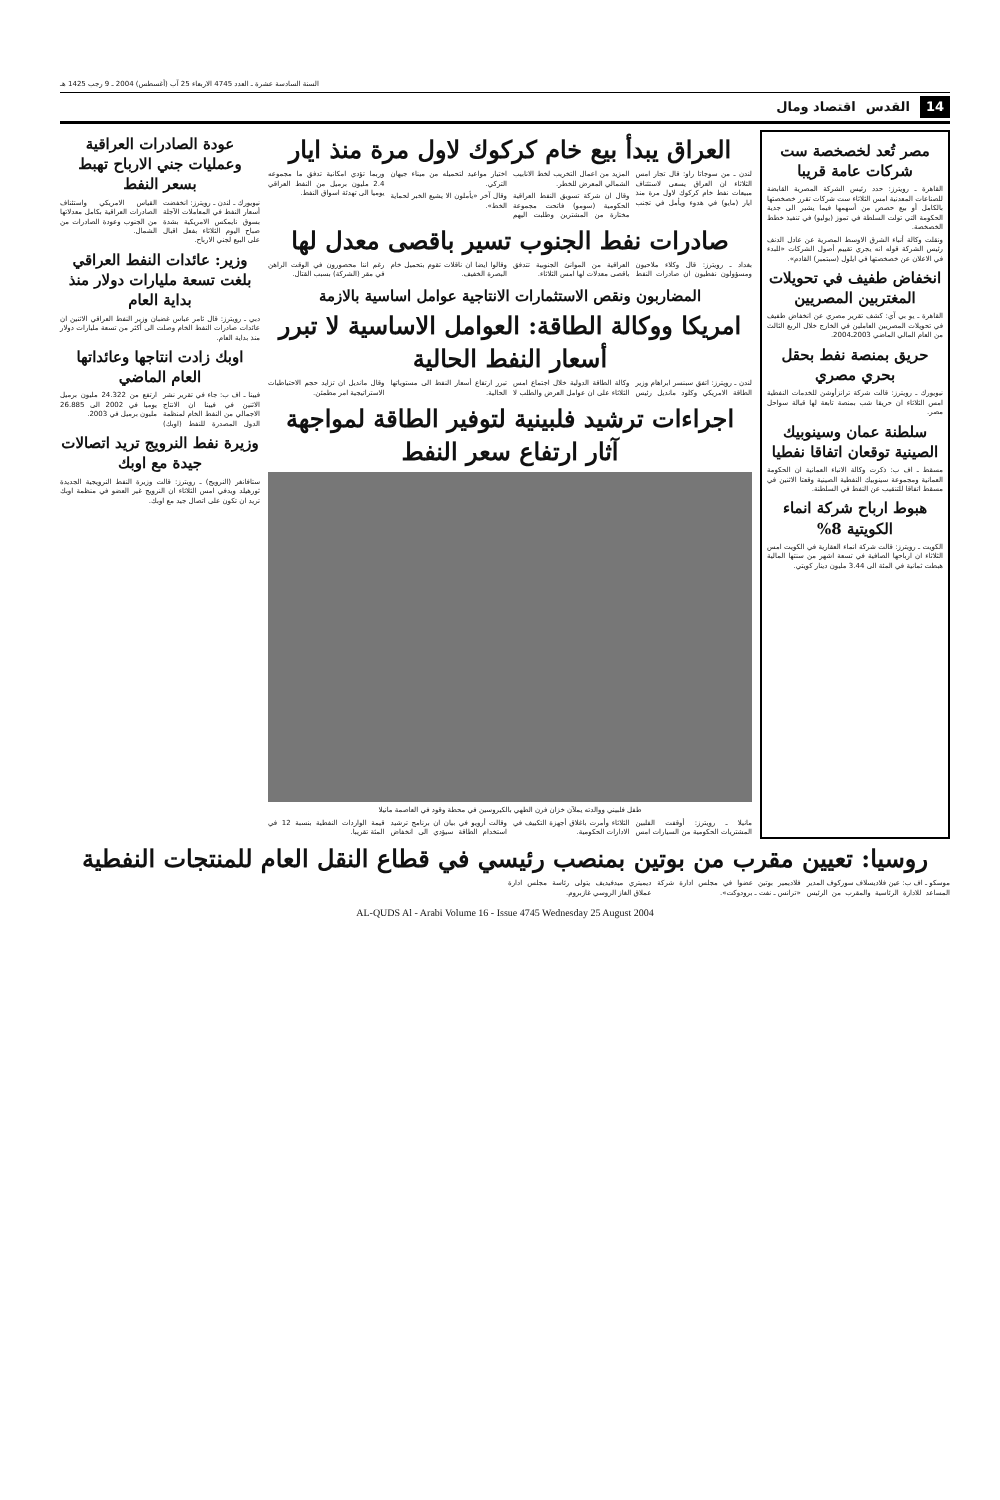السنة السادسة عشرة ـ العدد 4745 الاربعاء 25 آب (أغسطس) 2004 ـ 9 رجب 1425 هـ
14 القدس اقتصاد ومال
مصر تُعد لخصخصة ست شركات عامة قريبا
القاهرة ـ رويترز: حدد رئيس الشركة المصرية القابضة للصناعات المعدنية امس الثلاثاء ست شركات تقرر خصخصتها بالكامل أو بيع حصص من أسهمها فيما يشير الى جدية الحكومة التي تولت السلطة في تموز (يوليو) في تنفيذ خطط الخصخصة.
ونقلت وكالة أنباء الشرق الاوسط المصرية عن عادل الدنف رئيس الشركة قوله انه يجري تقييم أصول الشركات «للبدء في الاعلان عن خصخصتها في ايلول (سبتمبر) القادم».
انخفاض طفيف في تحويلات المغتربين المصريين
القاهرة ـ يو بي آي: كشف تقرير مصري عن انخفاض طفيف في تحويلات المصريين العاملين في الخارج خلال الربع الثالث من العام المالي الماضي 2003ـ2004.
حريق بمنصة نفط بحقل بحري مصري
نيويورك ـ رويترز: قالت شركة ترانزأوشن للخدمات النفطية امس الثلاثاء ان حريقا شب بمنصة تابعة لها قبالة سواحل مصر.
سلطنة عمان وسينوبيك الصينية توقعان اتفاقا نفطيا
مسقط ـ اف ب: ذكرت وكالة الانباء العمانية ان الحكومة العمانية ومجموعة سينوبيك النفطية الصينية وقعتا الاثنين في مسقط اتفاقا للتنقيب عن النفط في السلطنة.
هبوط ارباح شركة انماء الكويتية 8%
الكويت ـ رويترز: قالت شركة انماء العقارية في الكويت امس الثلاثاء ان ارباحها الصافية في تسعة اشهر من سنتها المالية هبطت ثمانية في المئة الى 3.44 مليون دينار كويتي.
العراق يبدأ بيع خام كركوك لاول مرة منذ ايار
لندن ـ من سوجاتا راو: قال تجار امس الثلاثاء ان العراق يسعى لاستئناف مبيعات نفط خام كركوك لاول مرة منذ ايار (مايو) في هدوء ويأمل في تجنب المزيد من اعمال التخريب لخط الانابيب الشمالي المعرض للخطر.
وقال ان شركة تسويق النفط العراقية الحكومية (سومو) فاتحت مجموعة مختارة من المشترين وطلبت اليهم اختيار مواعيد لتحميله من ميناء جيهان التركي.
وقال آخر «يأملون الا يشيع الخبر لحماية الخط».
وربما تؤدي امكانية تدفق ما مجموعه 2.4 مليون برميل من النفط العراقي يوميا الى تهدئة اسواق النفط.
صادرات نفط الجنوب تسير باقصى معدل لها
بغداد ـ رويترز: قال وكلاء ملاحيون ومسؤولون نفطيون ان صادرات النفط العراقية من الموانئ الجنوبية تتدفق باقصى معدلات لها امس الثلاثاء.
وقالوا ايضا ان ناقلات تقوم بتحميل خام البصرة الخفيف.
رغم اننا محصورون في الوقت الراهن في مقر (الشركة) بسبب القتال.
المضاربون ونقص الاستثمارات الانتاجية عوامل اساسية بالازمة
امريكا ووكالة الطاقة: العوامل الاساسية لا تبرر أسعار النفط الحالية
لندن ـ رويترز: اتفق سبنسر ابراهام وزير الطاقة الامريكي وكلود مانديل رئيس وكالة الطاقة الدولية خلال اجتماع امس الثلاثاء على ان عوامل العرض والطلب لا تبرر ارتفاع أسعار النفط الى مستوياتها الحالية.
وقال مانديل ان تزايد حجم الاحتياطيات الاستراتيجية امر مطمئن.
اجراءات ترشيد فلبينية لتوفير الطاقة لمواجهة آثار ارتفاع سعر النفط
طفل فلبيني ووالدته يملآن خزان فرن الطهي بالكيروسين في محطة وقود في العاصمة مانيلا
مانيلا ـ رويترز: أوقفت الفلبين المشتريات الحكومية من السيارات امس الثلاثاء وأمرت باغلاق أجهزة التكييف في الادارات الحكومية.
وقالت أرويو في بيان ان برنامج ترشيد استخدام الطاقة سيؤدي الى انخفاض قيمة الواردات النفطية بنسبة 12 في المئة تقريبا.
عودة الصادرات العراقية وعمليات جني الارباح تهبط بسعر النفط
نيويورك ـ لندن ـ رويترز: انخفضت أسعار النفط في المعاملات الآجلة بسوق نايمكس الامريكية بشدة صباح اليوم الثلاثاء بفعل اقبال على البيع لجني الارباح.
القياس الامريكي واستئناف الصادرات العراقية بكامل معدلاتها من الجنوب وعودة الصادرات من الشمال.
وزير: عائدات النفط العراقي بلغت تسعة مليارات دولار منذ بداية العام
دبي ـ رويترز: قال ثامر عباس غضبان وزير النفط العراقي الاثنين ان عائدات صادرات النفط الخام وصلت الى أكثر من تسعة مليارات دولار منذ بداية العام.
اوبك زادت انتاجها وعائداتها العام الماضي
فيينا ـ اف ب: جاء في تقرير نشر الاثنين في فيينا ان الانتاج الاجمالي من النفط الخام لمنظمة الدول المصدرة للنفط (اوبك) ارتفع من 24.322 مليون برميل يوميا في 2002 الى 26.885 مليون برميل في 2003.
وزيرة نفط النرويج تريد اتصالات جيدة مع اوبك
ستافانغر (النرويج) ـ رويترز: قالت وزيرة النفط النرويجية الجديدة ثورهيلد ويدفي امس الثلاثاء ان النرويج غير العضو في منظمة اوبك تريد ان تكون على اتصال جيد مع اوبك.
روسيا: تعيين مقرب من بوتين بمنصب رئيسي في قطاع النقل العام للمنتجات النفطية
موسكو ـ اف ب: عين فلاديسلاف سوركوف المدير المساعد للادارة الرئاسية والمقرب من الرئيس فلاديمير بوتين عضوا في مجلس ادارة شركة «ترانس ـ نفت ـ برودوكت».
ديميتري ميدفيديف يتولى رئاسة مجلس ادارة عملاق الغاز الروسي غازبروم.
AL-QUDS Al - Arabi Volume 16 - Issue 4745 Wednesday 25 August 2004